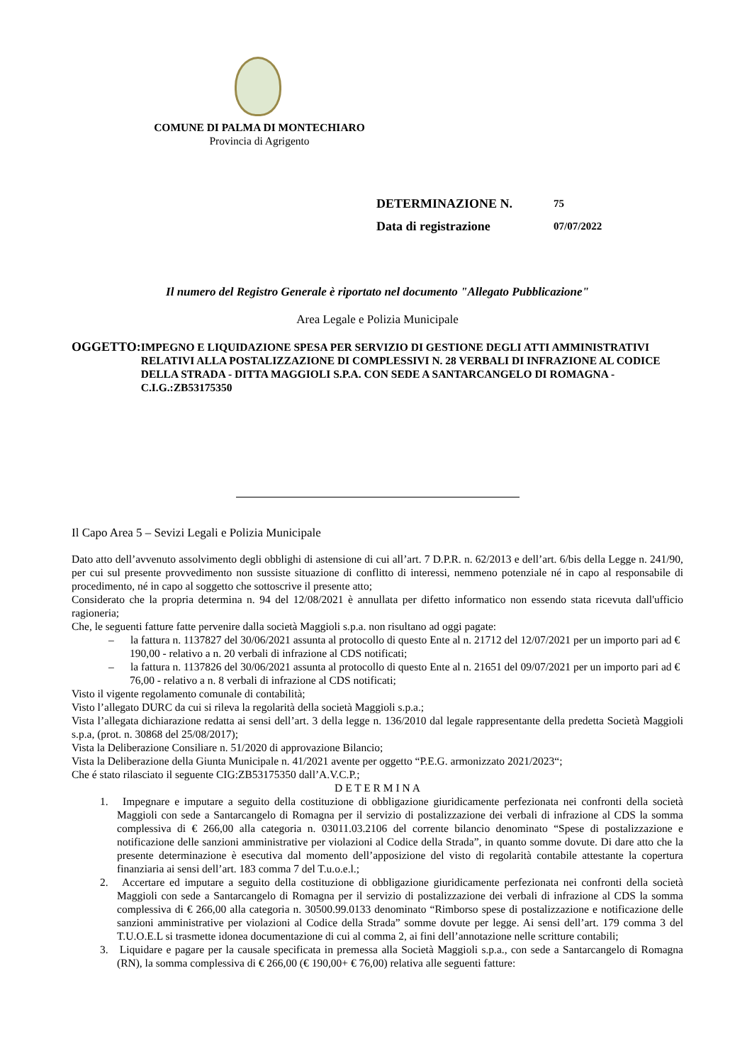COMUNE DI PALMA DI MONTECHIARO
Provincia di Agrigento
DETERMINAZIONE N. 75
Data di registrazione 07/07/2022
Il numero del Registro Generale è riportato nel documento "Allegato Pubblicazione"
Area Legale e Polizia Municipale
OGGETTO:
IMPEGNO E LIQUIDAZIONE SPESA PER SERVIZIO DI GESTIONE DEGLI ATTI AMMINISTRATIVI RELATIVI ALLA POSTALIZZAZIONE DI COMPLESSIVI N. 28 VERBALI DI INFRAZIONE AL CODICE DELLA STRADA - DITTA MAGGIOLI S.P.A. CON SEDE A SANTARCANGELO DI ROMAGNA - C.I.G.:ZB53175350
Il Capo Area 5 – Sevizi Legali e Polizia Municipale
Dato atto dell’avvenuto assolvimento degli obblighi di astensione di cui all’art. 7 D.P.R. n. 62/2013 e dell’art. 6/bis della Legge n. 241/90, per cui sul presente provvedimento non sussiste situazione di conflitto di interessi, nemmeno potenziale né in capo al responsabile di procedimento, né in capo al soggetto che sottoscrive il presente atto;
Considerato che la propria determina n. 94 del 12/08/2021 è annullata per difetto informatico non essendo stata ricevuta dall'ufficio ragioneria;
Che, le seguenti fatture fatte pervenire dalla società Maggioli s.p.a. non risultano ad oggi pagate:
– la fattura n. 1137827 del 30/06/2021 assunta al protocollo di questo Ente al n. 21712 del 12/07/2021 per un importo pari ad € 190,00 - relativo a n. 20 verbali di infrazione al CDS notificati;
– la fattura n. 1137826 del 30/06/2021 assunta al protocollo di questo Ente al n. 21651 del 09/07/2021 per un importo pari ad € 76,00 - relativo a n. 8 verbali di infrazione al CDS notificati;
Visto il vigente regolamento comunale di contabilità;
Visto l’allegato DURC da cui si rileva la regolarità della società Maggioli s.p.a.;
Vista l’allegata dichiarazione redatta ai sensi dell’art. 3 della legge n. 136/2010 dal legale rappresentante della predetta Società Maggioli s.p.a, (prot. n. 30868 del 25/08/2017);
Vista la Deliberazione Consiliare n. 51/2020 di approvazione Bilancio;
Vista la Deliberazione della Giunta Municipale n. 41/2021 avente per oggetto “P.E.G. armonizzato 2021/2023“;
Che é stato rilasciato il seguente CIG:ZB53175350 dall’A.V.C.P.;
D E T E R M I N A
1. Impegnare e imputare a seguito della costituzione di obbligazione giuridicamente perfezionata nei confronti della società Maggioli con sede a Santarcangelo di Romagna per il servizio di postalizzazione dei verbali di infrazione al CDS la somma complessiva di € 266,00 alla categoria n. 03011.03.2106 del corrente bilancio denominato “Spese di postalizzazione e notificazione delle sanzioni amministrative per violazioni al Codice della Strada”, in quanto somme dovute. Di dare atto che la presente determinazione è esecutiva dal momento dell’apposizione del visto di regolarità contabile attestante la copertura finanziaria ai sensi dell’art. 183 comma 7 del T.u.o.e.l.;
2. Accertare ed imputare a seguito della costituzione di obbligazione giuridicamente perfezionata nei confronti della società Maggioli con sede a Santarcangelo di Romagna per il servizio di postalizzazione dei verbali di infrazione al CDS la somma complessiva di € 266,00 alla categoria n. 30500.99.0133 denominato “Rimborso spese di postalizzazione e notificazione delle sanzioni amministrative per violazioni al Codice della Strada” somme dovute per legge. Ai sensi dell’art. 179 comma 3 del T.U.O.E.L si trasmette idonea documentazione di cui al comma 2, ai fini dell’annotazione nelle scritture contabili;
3. Liquidare e pagare per la causale specificata in premessa alla Società Maggioli s.p.a., con sede a Santarcangelo di Romagna (RN), la somma complessiva di € 266,00 (€ 190,00+ € 76,00) relativa alle seguenti fatture: